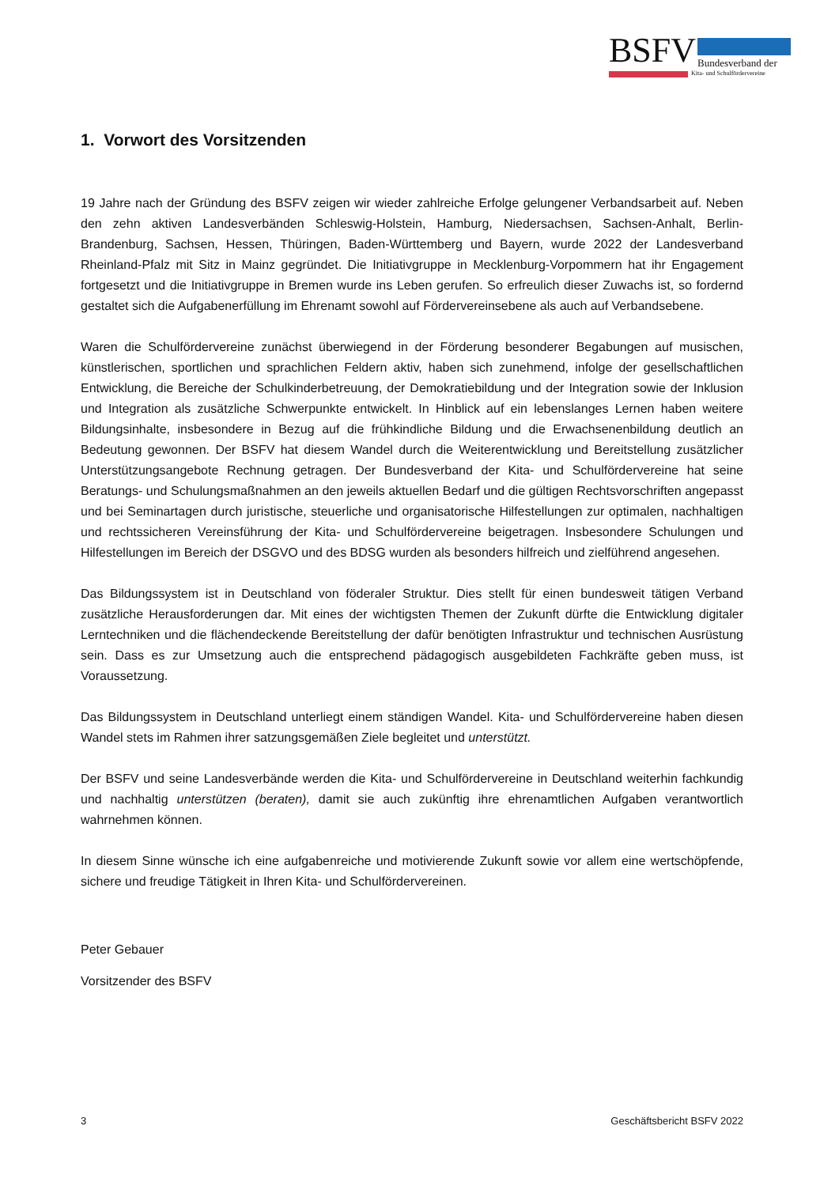BSFV Bundesverband der
Kita- und Schulfördervereine
1. Vorwort des Vorsitzenden
19 Jahre nach der Gründung des BSFV zeigen wir wieder zahlreiche Erfolge gelungener Verbandsarbeit auf. Neben den zehn aktiven Landesverbänden Schleswig-Holstein, Hamburg, Niedersachsen, Sachsen-Anhalt, Berlin-Brandenburg, Sachsen, Hessen, Thüringen, Baden-Württemberg und Bayern, wurde 2022 der Landesverband Rheinland-Pfalz mit Sitz in Mainz gegründet. Die Initiativgruppe in Mecklenburg-Vorpommern hat ihr Engagement fortgesetzt und die Initiativgruppe in Bremen wurde ins Leben gerufen. So erfreulich dieser Zuwachs ist, so fordernd gestaltet sich die Aufgabenerfüllung im Ehrenamt sowohl auf Fördervereinsebene als auch auf Verbandsebene.
Waren die Schulfördervereine zunächst überwiegend in der Förderung besonderer Begabungen auf musischen, künstlerischen, sportlichen und sprachlichen Feldern aktiv, haben sich zunehmend, infolge der gesellschaftlichen Entwicklung, die Bereiche der Schulkinderbetreuung, der Demokratiebildung und der Integration sowie der Inklusion und Integration als zusätzliche Schwerpunkte entwickelt. In Hinblick auf ein lebenslanges Lernen haben weitere Bildungsinhalte, insbesondere in Bezug auf die frühkindliche Bildung und die Erwachsenenbildung deutlich an Bedeutung gewonnen. Der BSFV hat diesem Wandel durch die Weiterentwicklung und Bereitstellung zusätzlicher Unterstützungsangebote Rechnung getragen. Der Bundesverband der Kita- und Schulfördervereine hat seine Beratungs- und Schulungsmaßnahmen an den jeweils aktuellen Bedarf und die gültigen Rechtsvorschriften angepasst und bei Seminartagen durch juristische, steuerliche und organisatorische Hilfestellungen zur optimalen, nachhaltigen und rechtssicheren Vereinsführung der Kita- und Schulfördervereine beigetragen. Insbesondere Schulungen und Hilfestellungen im Bereich der DSGVO und des BDSG wurden als besonders hilfreich und zielführend angesehen.
Das Bildungssystem ist in Deutschland von föderaler Struktur. Dies stellt für einen bundesweit tätigen Verband zusätzliche Herausforderungen dar. Mit eines der wichtigsten Themen der Zukunft dürfte die Entwicklung digitaler Lerntechniken und die flächendeckende Bereitstellung der dafür benötigten Infrastruktur und technischen Ausrüstung sein. Dass es zur Umsetzung auch die entsprechend pädagogisch ausgebildeten Fachkräfte geben muss, ist Voraussetzung.
Das Bildungssystem in Deutschland unterliegt einem ständigen Wandel. Kita- und Schulfördervereine haben diesen Wandel stets im Rahmen ihrer satzungsgemäßen Ziele begleitet und unterstützt.
Der BSFV und seine Landesverbände werden die Kita- und Schulfördervereine in Deutschland weiterhin fachkundig und nachhaltig unterstützen (beraten), damit sie auch zukünftig ihre ehrenamtlichen Aufgaben verantwortlich wahrnehmen können.
In diesem Sinne wünsche ich eine aufgabenreiche und motivierende Zukunft sowie vor allem eine wertschöpfende, sichere und freudige Tätigkeit in Ihren Kita- und Schulfördervereinen.
Peter Gebauer
Vorsitzender des BSFV
3 Geschäftsbericht BSFV 2022